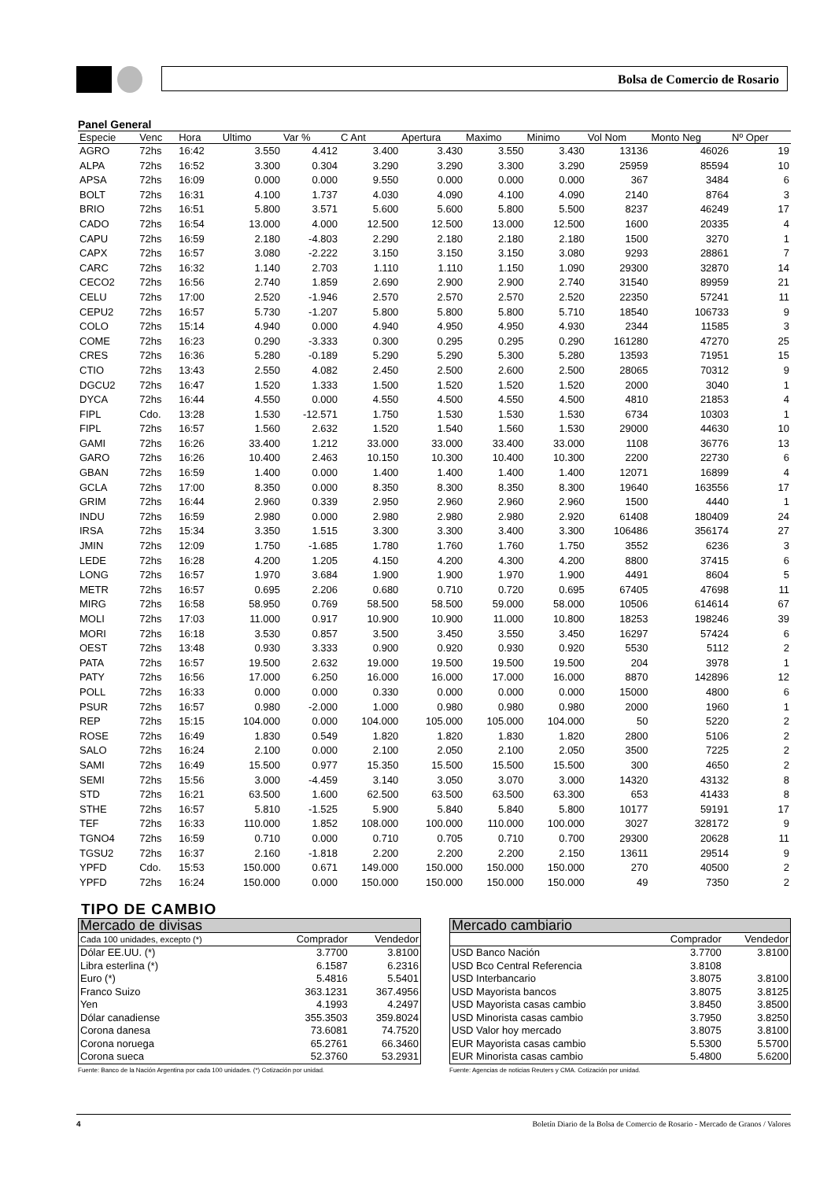Bolsa de Comercio de Rosario
Panel General
| Especie | Venc | Hora | Ultimo | Var % | C Ant | Apertura | Maximo | Minimo | Vol Nom | Monto Neg | Nº Oper |
| --- | --- | --- | --- | --- | --- | --- | --- | --- | --- | --- | --- |
| AGRO | 72hs | 16:42 | 3.550 | 4.412 | 3.400 | 3.430 | 3.550 | 3.430 | 13136 | 46026 | 19 |
| ALPA | 72hs | 16:52 | 3.300 | 0.304 | 3.290 | 3.290 | 3.300 | 3.290 | 25959 | 85594 | 10 |
| APSA | 72hs | 16:09 | 0.000 | 0.000 | 9.550 | 0.000 | 0.000 | 0.000 | 367 | 3484 | 6 |
| BOLT | 72hs | 16:31 | 4.100 | 1.737 | 4.030 | 4.090 | 4.100 | 4.090 | 2140 | 8764 | 3 |
| BRIO | 72hs | 16:51 | 5.800 | 3.571 | 5.600 | 5.600 | 5.800 | 5.500 | 8237 | 46249 | 17 |
| CADO | 72hs | 16:54 | 13.000 | 4.000 | 12.500 | 12.500 | 13.000 | 12.500 | 1600 | 20335 | 4 |
| CAPU | 72hs | 16:59 | 2.180 | -4.803 | 2.290 | 2.180 | 2.180 | 2.180 | 1500 | 3270 | 1 |
| CAPX | 72hs | 16:57 | 3.080 | -2.222 | 3.150 | 3.150 | 3.150 | 3.080 | 9293 | 28861 | 7 |
| CARC | 72hs | 16:32 | 1.140 | 2.703 | 1.110 | 1.110 | 1.150 | 1.090 | 29300 | 32870 | 14 |
| CECO2 | 72hs | 16:56 | 2.740 | 1.859 | 2.690 | 2.900 | 2.900 | 2.740 | 31540 | 89959 | 21 |
| CELU | 72hs | 17:00 | 2.520 | -1.946 | 2.570 | 2.570 | 2.570 | 2.520 | 22350 | 57241 | 11 |
| CEPU2 | 72hs | 16:57 | 5.730 | -1.207 | 5.800 | 5.800 | 5.800 | 5.710 | 18540 | 106733 | 9 |
| COLO | 72hs | 15:14 | 4.940 | 0.000 | 4.940 | 4.950 | 4.950 | 4.930 | 2344 | 11585 | 3 |
| COME | 72hs | 16:23 | 0.290 | -3.333 | 0.300 | 0.295 | 0.295 | 0.290 | 161280 | 47270 | 25 |
| CRES | 72hs | 16:36 | 5.280 | -0.189 | 5.290 | 5.290 | 5.300 | 5.280 | 13593 | 71951 | 15 |
| CTIO | 72hs | 13:43 | 2.550 | 4.082 | 2.450 | 2.500 | 2.600 | 2.500 | 28065 | 70312 | 9 |
| DGCU2 | 72hs | 16:47 | 1.520 | 1.333 | 1.500 | 1.520 | 1.520 | 1.520 | 2000 | 3040 | 1 |
| DYCA | 72hs | 16:44 | 4.550 | 0.000 | 4.550 | 4.500 | 4.550 | 4.500 | 4810 | 21853 | 4 |
| FIPL | Cdo. | 13:28 | 1.530 | -12.571 | 1.750 | 1.530 | 1.530 | 1.530 | 6734 | 10303 | 1 |
| FIPL | 72hs | 16:57 | 1.560 | 2.632 | 1.520 | 1.540 | 1.560 | 1.530 | 29000 | 44630 | 10 |
| GAMI | 72hs | 16:26 | 33.400 | 1.212 | 33.000 | 33.000 | 33.400 | 33.000 | 1108 | 36776 | 13 |
| GARO | 72hs | 16:26 | 10.400 | 2.463 | 10.150 | 10.300 | 10.400 | 10.300 | 2200 | 22730 | 6 |
| GBAN | 72hs | 16:59 | 1.400 | 0.000 | 1.400 | 1.400 | 1.400 | 1.400 | 12071 | 16899 | 4 |
| GCLA | 72hs | 17:00 | 8.350 | 0.000 | 8.350 | 8.300 | 8.350 | 8.300 | 19640 | 163556 | 17 |
| GRIM | 72hs | 16:44 | 2.960 | 0.339 | 2.950 | 2.960 | 2.960 | 2.960 | 1500 | 4440 | 1 |
| INDU | 72hs | 16:59 | 2.980 | 0.000 | 2.980 | 2.980 | 2.980 | 2.920 | 61408 | 180409 | 24 |
| IRSA | 72hs | 15:34 | 3.350 | 1.515 | 3.300 | 3.300 | 3.400 | 3.300 | 106486 | 356174 | 27 |
| JMIN | 72hs | 12:09 | 1.750 | -1.685 | 1.780 | 1.760 | 1.760 | 1.750 | 3552 | 6236 | 3 |
| LEDE | 72hs | 16:28 | 4.200 | 1.205 | 4.150 | 4.200 | 4.300 | 4.200 | 8800 | 37415 | 6 |
| LONG | 72hs | 16:57 | 1.970 | 3.684 | 1.900 | 1.900 | 1.970 | 1.900 | 4491 | 8604 | 5 |
| METR | 72hs | 16:57 | 0.695 | 2.206 | 0.680 | 0.710 | 0.720 | 0.695 | 67405 | 47698 | 11 |
| MIRG | 72hs | 16:58 | 58.950 | 0.769 | 58.500 | 58.500 | 59.000 | 58.000 | 10506 | 614614 | 67 |
| MOLI | 72hs | 17:03 | 11.000 | 0.917 | 10.900 | 10.900 | 11.000 | 10.800 | 18253 | 198246 | 39 |
| MORI | 72hs | 16:18 | 3.530 | 0.857 | 3.500 | 3.450 | 3.550 | 3.450 | 16297 | 57424 | 6 |
| OEST | 72hs | 13:48 | 0.930 | 3.333 | 0.900 | 0.920 | 0.930 | 0.920 | 5530 | 5112 | 2 |
| PATA | 72hs | 16:57 | 19.500 | 2.632 | 19.000 | 19.500 | 19.500 | 19.500 | 204 | 3978 | 1 |
| PATY | 72hs | 16:56 | 17.000 | 6.250 | 16.000 | 16.000 | 17.000 | 16.000 | 8870 | 142896 | 12 |
| POLL | 72hs | 16:33 | 0.000 | 0.000 | 0.330 | 0.000 | 0.000 | 0.000 | 15000 | 4800 | 6 |
| PSUR | 72hs | 16:57 | 0.980 | -2.000 | 1.000 | 0.980 | 0.980 | 0.980 | 2000 | 1960 | 1 |
| REP | 72hs | 15:15 | 104.000 | 0.000 | 104.000 | 105.000 | 105.000 | 104.000 | 50 | 5220 | 2 |
| ROSE | 72hs | 16:49 | 1.830 | 0.549 | 1.820 | 1.820 | 1.830 | 1.820 | 2800 | 5106 | 2 |
| SALO | 72hs | 16:24 | 2.100 | 0.000 | 2.100 | 2.050 | 2.100 | 2.050 | 3500 | 7225 | 2 |
| SAMI | 72hs | 16:49 | 15.500 | 0.977 | 15.350 | 15.500 | 15.500 | 15.500 | 300 | 4650 | 2 |
| SEMI | 72hs | 15:56 | 3.000 | -4.459 | 3.140 | 3.050 | 3.070 | 3.000 | 14320 | 43132 | 8 |
| STD | 72hs | 16:21 | 63.500 | 1.600 | 62.500 | 63.500 | 63.500 | 63.300 | 653 | 41433 | 8 |
| STHE | 72hs | 16:57 | 5.810 | -1.525 | 5.900 | 5.840 | 5.840 | 5.800 | 10177 | 59191 | 17 |
| TEF | 72hs | 16:33 | 110.000 | 1.852 | 108.000 | 100.000 | 110.000 | 100.000 | 3027 | 328172 | 9 |
| TGNO4 | 72hs | 16:59 | 0.710 | 0.000 | 0.710 | 0.705 | 0.710 | 0.700 | 29300 | 20628 | 11 |
| TGSU2 | 72hs | 16:37 | 2.160 | -1.818 | 2.200 | 2.200 | 2.200 | 2.150 | 13611 | 29514 | 9 |
| YPFD | Cdo. | 15:53 | 150.000 | 0.671 | 149.000 | 150.000 | 150.000 | 150.000 | 270 | 40500 | 2 |
| YPFD | 72hs | 16:24 | 150.000 | 0.000 | 150.000 | 150.000 | 150.000 | 150.000 | 49 | 7350 | 2 |
TIPO DE CAMBIO
| Mercado de divisas | | |
| Cada 100 unidades, excepto (*) | Comprador | Vendedor |
| Dólar EE.UU. (*) | 3.7700 | 3.8100 |
| Libra esterlina (*) | 6.1587 | 6.2316 |
| Euro (*) | 5.4816 | 5.5401 |
| Franco Suizo | 363.1231 | 367.4956 |
| Yen | 4.1993 | 4.2497 |
| Dólar canadiense | 355.3503 | 359.8024 |
| Corona danesa | 73.6081 | 74.7520 |
| Corona noruega | 65.2761 | 66.3460 |
| Corona sueca | 52.3760 | 53.2931 |
Fuente: Banco de la Nación Argentina por cada 100 unidades. (*) Cotización por unidad.
| Mercado cambiario | | |
| | Comprador | Vendedor |
| USD Banco Nación | 3.7700 | 3.8100 |
| USD Bco Central Referencia | 3.8108 | |
| USD Interbancario | 3.8075 | 3.8100 |
| USD Mayorista bancos | 3.8075 | 3.8125 |
| USD Mayorista casas cambio | 3.8450 | 3.8500 |
| USD Minorista casas cambio | 3.7950 | 3.8250 |
| USD Valor hoy mercado | 3.8075 | 3.8100 |
| EUR Mayorista casas cambio | 5.5300 | 5.5700 |
| EUR Minorista casas cambio | 5.4800 | 5.6200 |
Fuente: Agencias de noticias Reuters y CMA. Cotización por unidad.
4 Boletín Diario de la Bolsa de Comercio de Rosario - Mercado de Granos / Valores